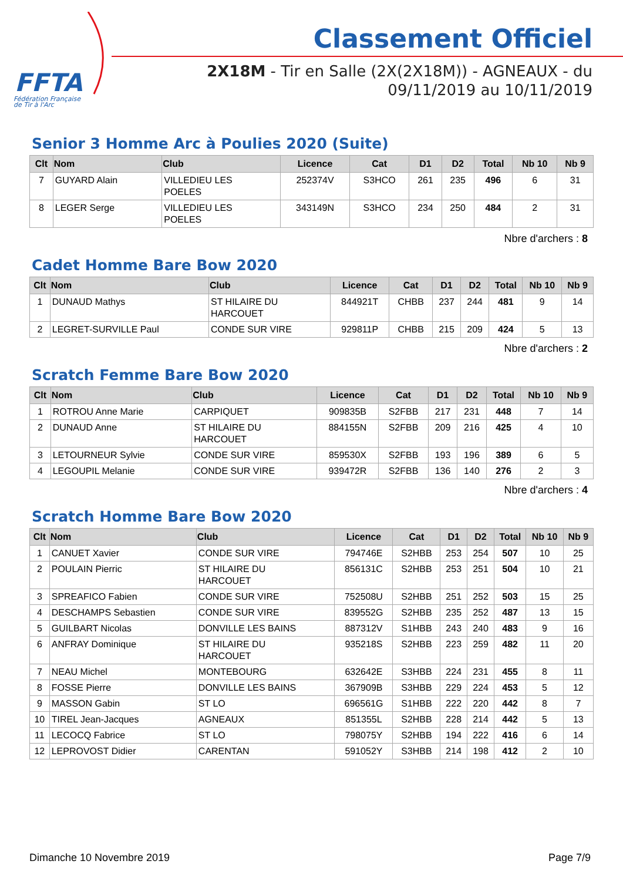FFTA
Fédération Française
de Tir à l'Arc
Classement Officiel
2X18M - Tir en Salle (2X(2X18M)) - AGNEAUX - du
09/11/2019 au 10/11/2019
Senior 3 Homme Arc à Poulies 2020 (Suite)
| Clt | Nom | Club | Licence | Cat | D1 | D2 | Total | Nb 10 | Nb 9 |
| --- | --- | --- | --- | --- | --- | --- | --- | --- | --- |
| 7 | GUYARD Alain | VILLEDIEU LES POELES | 252374V | S3HCO | 261 | 235 | 496 | 6 | 31 |
| 8 | LEGER Serge | VILLEDIEU LES POELES | 343149N | S3HCO | 234 | 250 | 484 | 2 | 31 |
Nbre d'archers : 8
Cadet Homme Bare Bow 2020
| Clt | Nom | Club | Licence | Cat | D1 | D2 | Total | Nb 10 | Nb 9 |
| --- | --- | --- | --- | --- | --- | --- | --- | --- | --- |
| 1 | DUNAUD Mathys | ST HILAIRE DU HARCOUET | 844921T | CHBB | 237 | 244 | 481 | 9 | 14 |
| 2 | LEGRET-SURVILLE Paul | CONDE SUR VIRE | 929811P | CHBB | 215 | 209 | 424 | 5 | 13 |
Nbre d'archers : 2
Scratch Femme Bare Bow 2020
| Clt | Nom | Club | Licence | Cat | D1 | D2 | Total | Nb 10 | Nb 9 |
| --- | --- | --- | --- | --- | --- | --- | --- | --- | --- |
| 1 | ROTROU Anne Marie | CARPIQUET | 909835B | S2FBB | 217 | 231 | 448 | 7 | 14 |
| 2 | DUNAUD Anne | ST HILAIRE DU HARCOUET | 884155N | S2FBB | 209 | 216 | 425 | 4 | 10 |
| 3 | LETOURNEUR Sylvie | CONDE SUR VIRE | 859530X | S2FBB | 193 | 196 | 389 | 6 | 5 |
| 4 | LEGOUPIL Melanie | CONDE SUR VIRE | 939472R | S2FBB | 136 | 140 | 276 | 2 | 3 |
Nbre d'archers : 4
Scratch Homme Bare Bow 2020
| Clt | Nom | Club | Licence | Cat | D1 | D2 | Total | Nb 10 | Nb 9 |
| --- | --- | --- | --- | --- | --- | --- | --- | --- | --- |
| 1 | CANUET Xavier | CONDE SUR VIRE | 794746E | S2HBB | 253 | 254 | 507 | 10 | 25 |
| 2 | POULAIN Pierric | ST HILAIRE DU HARCOUET | 856131C | S2HBB | 253 | 251 | 504 | 10 | 21 |
| 3 | SPREAFICO Fabien | CONDE SUR VIRE | 752508U | S2HBB | 251 | 252 | 503 | 15 | 25 |
| 4 | DESCHAMPS Sebastien | CONDE SUR VIRE | 839552G | S2HBB | 235 | 252 | 487 | 13 | 15 |
| 5 | GUILBART Nicolas | DONVILLE LES BAINS | 887312V | S1HBB | 243 | 240 | 483 | 9 | 16 |
| 6 | ANFRAY Dominique | ST HILAIRE DU HARCOUET | 935218S | S2HBB | 223 | 259 | 482 | 11 | 20 |
| 7 | NEAU Michel | MONTEBOURG | 632642E | S3HBB | 224 | 231 | 455 | 8 | 11 |
| 8 | FOSSE Pierre | DONVILLE LES BAINS | 367909B | S3HBB | 229 | 224 | 453 | 5 | 12 |
| 9 | MASSON Gabin | ST LO | 696561G | S1HBB | 222 | 220 | 442 | 8 | 7 |
| 10 | TIREL Jean-Jacques | AGNEAUX | 851355L | S2HBB | 228 | 214 | 442 | 5 | 13 |
| 11 | LECOCQ Fabrice | ST LO | 798075Y | S2HBB | 194 | 222 | 416 | 6 | 14 |
| 12 | LEPROVOST Didier | CARENTAN | 591052Y | S3HBB | 214 | 198 | 412 | 2 | 10 |
Dimanche 10 Novembre 2019 Page 7/9